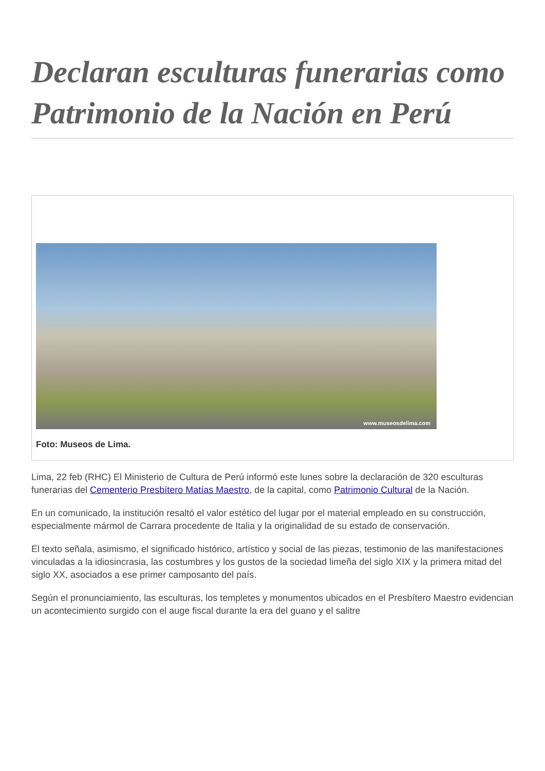Declaran esculturas funerarias como Patrimonio de la Nación en Perú
www.museosdelima.com
Foto: Museos de Lima.
Lima, 22 feb (RHC) El Ministerio de Cultura de Perú informó este lunes sobre la declaración de 320 esculturas funerarias del Cementerio Presbítero Matías Maestro, de la capital, como Patrimonio Cultural de la Nación.
En un comunicado, la institución resaltó el valor estético del lugar por el material empleado en su construcción, especialmente mármol de Carrara procedente de Italia y la originalidad de su estado de conservación.
El texto señala, asimismo, el significado histórico, artístico y social de las piezas, testimonio de las manifestaciones vinculadas a la idiosincrasia, las costumbres y los gustos de la sociedad limeña del siglo XIX y la primera mitad del siglo XX, asociados a ese primer camposanto del país.
Según el pronunciamiento, las esculturas, los templetes y monumentos ubicados en el Presbítero Maestro evidencian un acontecimiento surgido con el auge fiscal durante la era del guano y el salitre